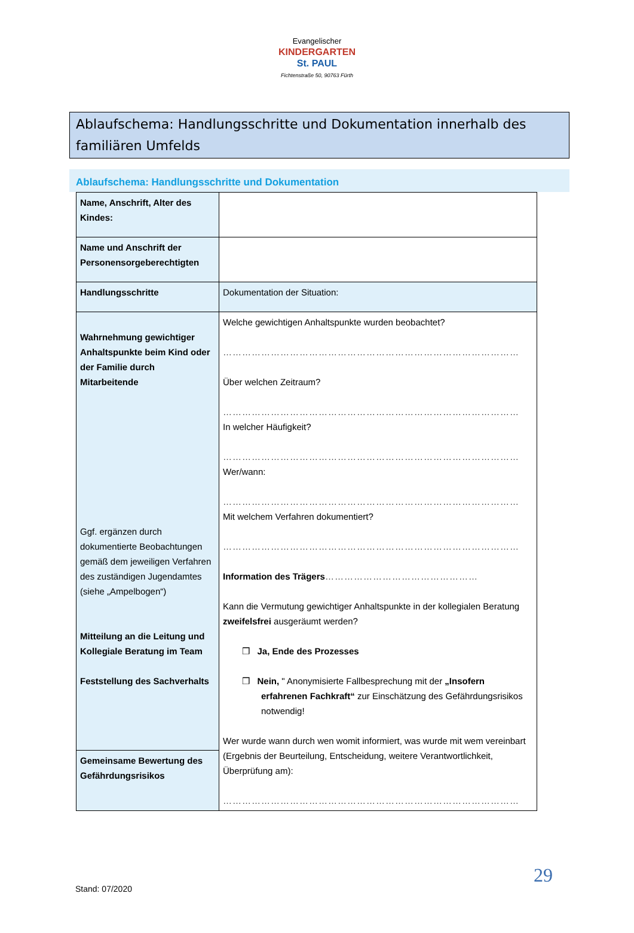Evangelischer
KINDERGARTEN
St. PAUL
Fichtenstraße 50, 90763 Fürth
Ablaufschema: Handlungsschritte und Dokumentation innerhalb des familiären Umfelds
Ablaufschema: Handlungsschritte und Dokumentation
| Name, Anschrift, Alter des Kindes: | |
| Name und Anschrift der Personensorgeberechtigten | |
| Handlungsschritte | Dokumentation der Situation: |
| Wahrnehmung gewichtiger Anhaltspunkte beim Kind oder der Familie durch Mitarbeitende Ggf. ergänzen durch dokumentierte Beobachtungen gemäß dem jeweiligen Verfahren des zuständigen Jugendamtes (siehe „Ampelbogen“) Mitteilung an die Leitung und Kollegiale Beratung im Team Feststellung des Sachverhalts | Welche gewichtigen Anhaltspunkte wurden beobachtet? ………………………………………………………………………………… Über welchen Zeitraum? ………………………………………………………………………………… In welcher Häufigkeit? ………………………………………………………………………………… Wer/wann: ………………………………………………………………………………… Mit welchem Verfahren dokumentiert? ………………………………………………………………………………… Information des Trägers ………………………………………… Kann die Vermutung gewichtiger Anhaltspunkte in der kollegialen Beratung zweifelsfrei ausgeräumt werden? ❒ Ja, Ende des Prozesses ❒ Nein, " Anonymisierte Fallbesprechung mit der „Insofern erfahrenen Fachkraft“ zur Einschätzung des Gefährdungsrisikos notwendig! Wer wurde wann durch wen womit informiert, was wurde mit wem vereinbart (Ergebnis der Beurteilung, Entscheidung, weitere Verantwortlichkeit, Überprüfung am): ………………………………………………………………………………… |
| Gemeinsame Bewertung des Gefährdungsrisikos | |
29
Stand: 07/2020